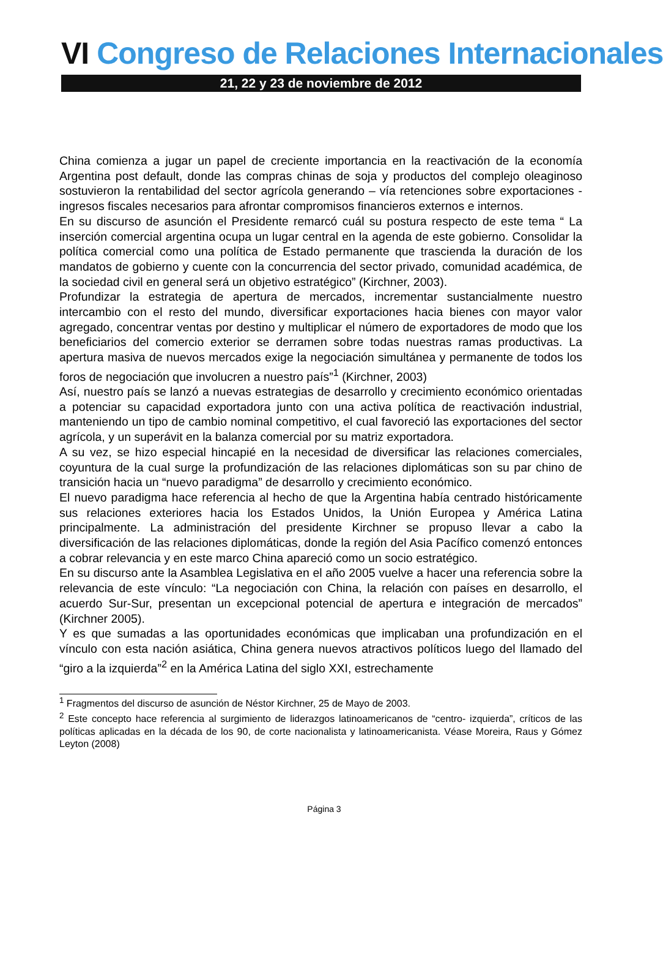VI Congreso de Relaciones Internacionales
21, 22 y 23 de noviembre de 2012
China comienza a jugar un papel de creciente importancia en la reactivación de la economía Argentina post default, donde las compras chinas de soja y productos del complejo oleaginoso sostuvieron la rentabilidad del sector agrícola generando – vía retenciones sobre exportaciones - ingresos fiscales necesarios para afrontar compromisos financieros externos e internos.
En su discurso de asunción el Presidente remarcó cuál su postura respecto de este tema “ La inserción comercial argentina ocupa un lugar central en la agenda de este gobierno. Consolidar la política comercial como una política de Estado permanente que trascienda la duración de los mandatos de gobierno y cuente con la concurrencia del sector privado, comunidad académica, de la sociedad civil en general será un objetivo estratégico” (Kirchner, 2003).
Profundizar la estrategia de apertura de mercados, incrementar sustancialmente nuestro intercambio con el resto del mundo, diversificar exportaciones hacia bienes con mayor valor agregado, concentrar ventas por destino y multiplicar el número de exportadores de modo que los beneficiarios del comercio exterior se derramen sobre todas nuestras ramas productivas. La apertura masiva de nuevos mercados exige la negociación simultánea y permanente de todos los foros de negociación que involucren a nuestro país”<sup>1</sup> (Kirchner, 2003)
Así, nuestro país se lanzó a nuevas estrategias de desarrollo y crecimiento económico orientadas a potenciar su capacidad exportadora junto con una activa política de reactivación industrial, manteniendo un tipo de cambio nominal competitivo, el cual favoreció las exportaciones del sector agrícola, y un superávit en la balanza comercial por su matriz exportadora.
A su vez, se hizo especial hincapié en la necesidad de diversificar las relaciones comerciales, coyuntura de la cual surge la profundización de las relaciones diplomáticas son su par chino de transición hacia un “nuevo paradigma” de desarrollo y crecimiento económico.
El nuevo paradigma hace referencia al hecho de que la Argentina había centrado históricamente sus relaciones exteriores hacia los Estados Unidos, la Unión Europea y América Latina principalmente. La administración del presidente Kirchner se propuso llevar a cabo la diversificación de las relaciones diplomáticas, donde la región del Asia Pacífico comenzó entonces a cobrar relevancia y en este marco China apareció como un socio estratégico.
En su discurso ante la Asamblea Legislativa en el año 2005 vuelve a hacer una referencia sobre la relevancia de este vínculo: “La negociación con China, la relación con países en desarrollo, el acuerdo Sur-Sur, presentan un excepcional potencial de apertura e integración de mercados” (Kirchner 2005).
Y es que sumadas a las oportunidades económicas que implicaban una profundización en el vínculo con esta nación asiática, China genera nuevos atractivos políticos luego del llamado del “giro a la izquierda”<sup>2</sup> en la América Latina del siglo XXI, estrechamente
<sup>1</sup> Fragmentos del discurso de asunción de Néstor Kirchner, 25 de Mayo de 2003.
<sup>2</sup> Este concepto hace referencia al surgimiento de liderazgos latinoamericanos de “centro- izquierda”, críticos de las políticas aplicadas en la década de los 90, de corte nacionalista y latinoamericanista. Véase Moreira, Raus y Gómez Leyton (2008)
Página 3